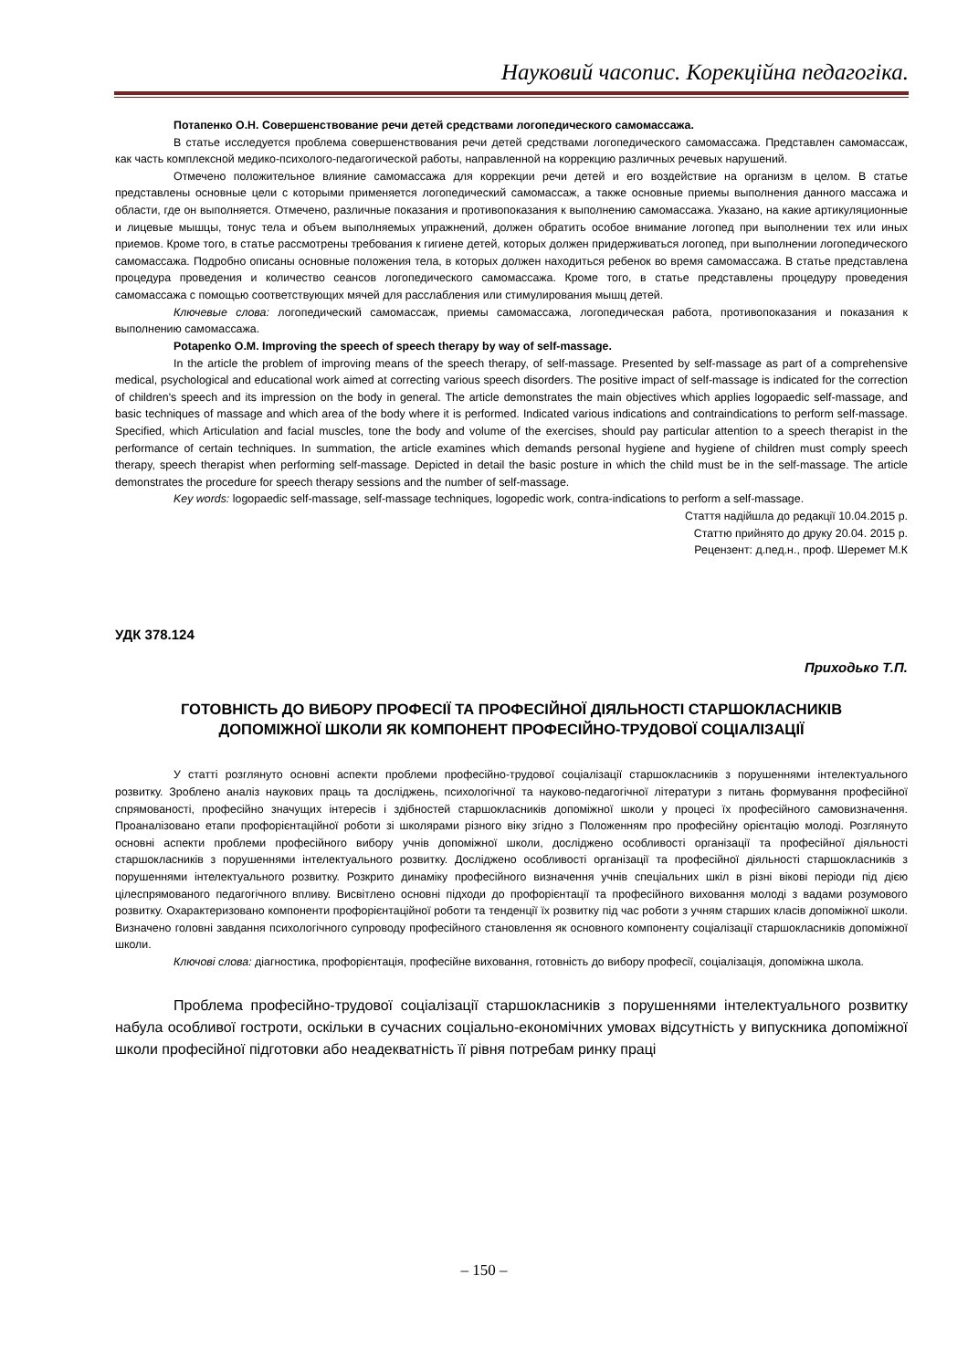Науковий часопис. Корекційна педагогіка.
Потапенко О.Н. Совершенствование речи детей средствами логопедического самомассажа.
В статье исследуется проблема совершенствования речи детей средствами логопедического самомассажа. Представлен самомассаж, как часть комплексной медико-психолого-педагогической работы, направленной на коррекцию различных речевых нарушений.
Отмечено положительное влияние самомассажа для коррекции речи детей и его воздействие на организм в целом. В статье представлены основные цели с которыми применяется логопедический самомассаж, а также основные приемы выполнения данного массажа и области, где он выполняется. Отмечено, различные показания и противопоказания к выполнению самомассажа. Указано, на какие артикуляционные и лицевые мышцы, тонус тела и объем выполняемых упражнений, должен обратить особое внимание логопед при выполнении тех или иных приемов. Кроме того, в статье рассмотрены требования к гигиене детей, которых должен придерживаться логопед, при выполнении логопедического самомассажа. Подробно описаны основные положения тела, в которых должен находиться ребенок во время самомассажа. В статье представлена процедура проведения и количество сеансов логопедического самомассажа. Кроме того, в статье представлены процедуру проведения самомассажа с помощью соответствующих мячей для расслабления или стимулирования мышц детей.
Ключевые слова: логопедический самомассаж, приемы самомассажа, логопедическая работа, противопоказания и показания к выполнению самомассажа.
Potapenko O.M. Improving the speech of speech therapy by way of self-massage.
In the article the problem of improving means of the speech therapy, of self-massage. Presented by self-massage as part of a comprehensive medical, psychological and educational work aimed at correcting various speech disorders. The positive impact of self-massage is indicated for the correction of children's speech and its impression on the body in general. The article demonstrates the main objectives which applies logopaedic self-massage, and basic techniques of massage and which area of the body where it is performed. Indicated various indications and contraindications to perform self-massage. Specified, which Articulation and facial muscles, tone the body and volume of the exercises, should pay particular attention to a speech therapist in the performance of certain techniques. In summation, the article examines which demands personal hygiene and hygiene of children must comply speech therapy, speech therapist when performing self-massage. Depicted in detail the basic posture in which the child must be in the self-massage. The article demonstrates the procedure for speech therapy sessions and the number of self-massage.
Key words: logopaedic self-massage, self-massage techniques, logopedic work, contra-indications to perform a self-massage.
Стаття надійшла до редакції 10.04.2015 р.
Статтю прийнято до друку 20.04. 2015 р.
Рецензент: д.пед.н., проф. Шеремет М.К
УДК 378.124
Приходько Т.П.
ГОТОВНІСТЬ ДО ВИБОРУ ПРОФЕСІЇ ТА ПРОФЕСІЙНОЇ ДІЯЛЬНОСТІ СТАРШОКЛАСНИКІВ
ДОПОМІЖНОЇ ШКОЛИ ЯК КОМПОНЕНТ ПРОФЕСІЙНО-ТРУДОВОЇ СОЦІАЛІЗАЦІЇ
У статті розглянуто основні аспекти проблеми професійно-трудової соціалізації старшокласників з порушеннями інтелектуального розвитку. Зроблено аналіз наукових праць та досліджень, психологічної та науково-педагогічної літератури з питань формування професійної спрямованості, професійно значущих інтересів і здібностей старшокласників допоміжної школи у процесі їх професійного самовизначення. Проаналізовано етапи профорієнтаційної роботи зі школярами різного віку згідно з Положенням про професійну орієнтацію молоді. Розглянуто основні аспекти проблеми професійного вибору учнів допоміжної школи, досліджено особливості організації та професійної діяльності старшокласників з порушеннями інтелектуального розвитку. Досліджено особливості організації та професійної діяльності старшокласників з порушеннями інтелектуального розвитку. Розкрито динаміку професійного визначення учнів спеціальних шкіл в різні вікові періоди під дією цілеспрямованого педагогічного впливу. Висвітлено основні підходи до профорієнтації та професійного виховання молоді з вадами розумового розвитку. Охарактеризовано компоненти профорієнтаційної роботи та тенденції їх розвитку під час роботи з учням старших класів допоміжної школи. Визначено головні завдання психологічного супроводу професійного становлення як основного компоненту соціалізації старшокласників допоміжної школи.
Ключові слова: діагностика, профорієнтація, професійне виховання, готовність до вибору професії, соціалізація, допоміжна школа.
Проблема професійно-трудової соціалізації старшокласників з порушеннями інтелектуального розвитку набула особливої гостроти, оскільки в сучасних соціально-економічних умовах відсутність у випускника допоміжної школи професійної підготовки або неадекватність її рівня потребам ринку праці
– 150 –